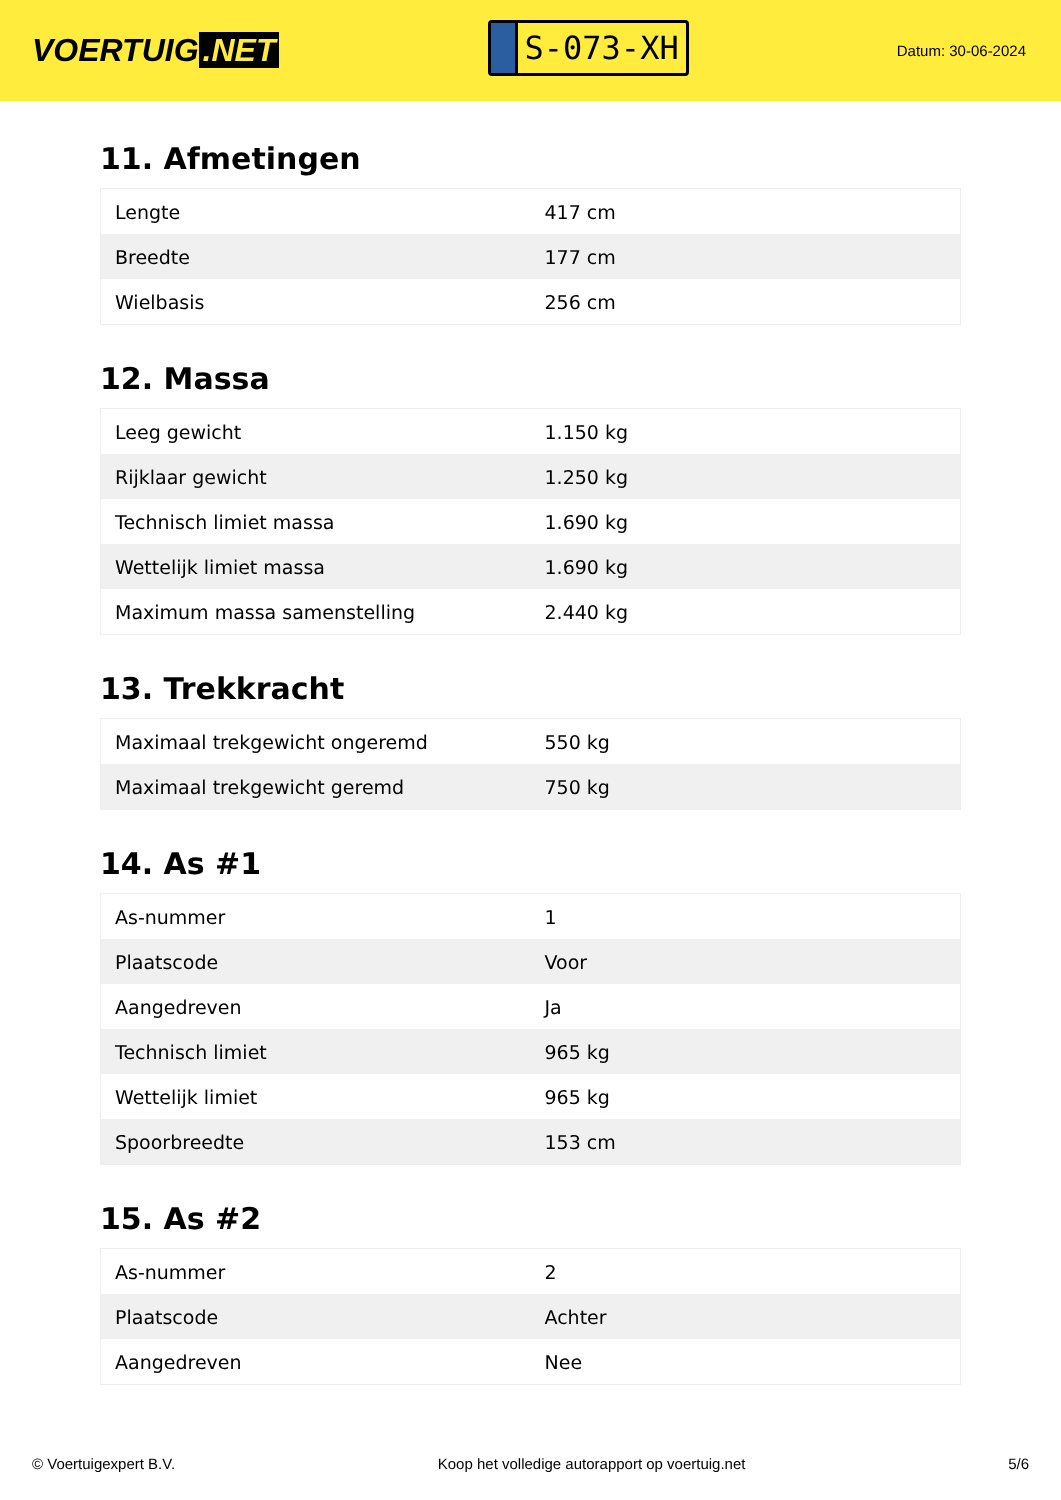VOERTUIG.NET
S-073-XH
Datum: 30-06-2024
11. Afmetingen
| Lengte | 417 cm |
| Breedte | 177 cm |
| Wielbasis | 256 cm |
12. Massa
| Leeg gewicht | 1.150 kg |
| Rijklaar gewicht | 1.250 kg |
| Technisch limiet massa | 1.690 kg |
| Wettelijk limiet massa | 1.690 kg |
| Maximum massa samenstelling | 2.440 kg |
13. Trekkracht
| Maximaal trekgewicht ongeremd | 550 kg |
| Maximaal trekgewicht geremd | 750 kg |
14. As #1
| As-nummer | 1 |
| Plaatscode | Voor |
| Aangedreven | Ja |
| Technisch limiet | 965 kg |
| Wettelijk limiet | 965 kg |
| Spoorbreedte | 153 cm |
15. As #2
| As-nummer | 2 |
| Plaatscode | Achter |
| Aangedreven | Nee |
© Voertuigexpert B.V. Koop het volledige autorapport op voertuig.net 5/6